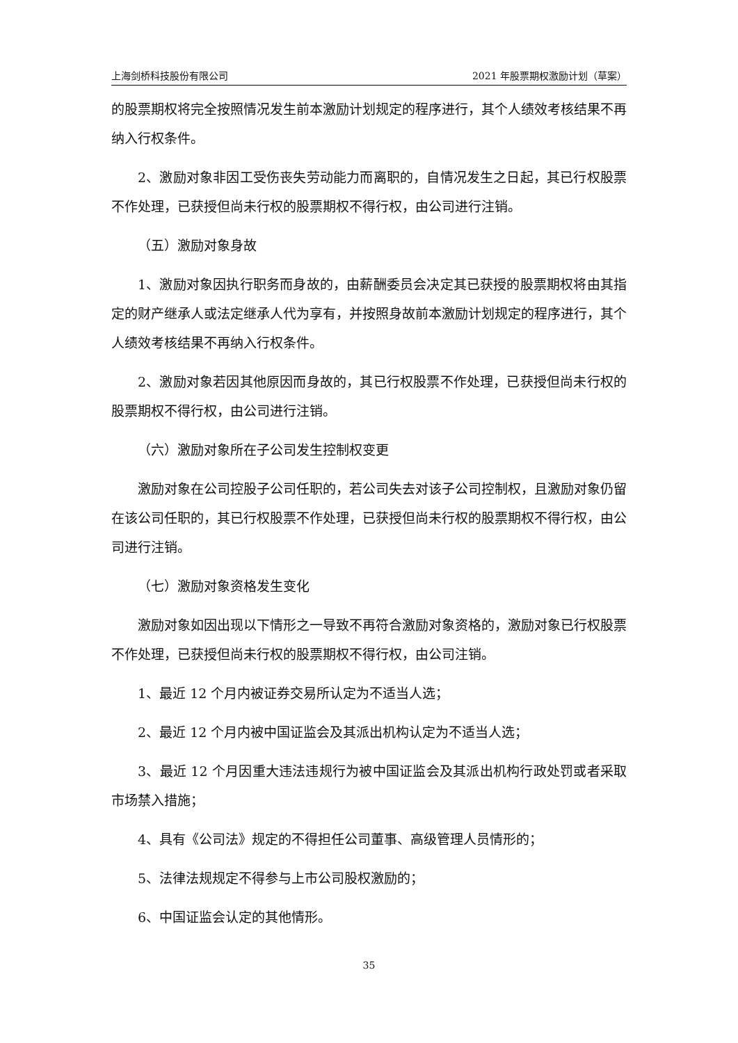上海剑桥科技股份有限公司 2021 年股票期权激励计划（草案）
的股票期权将完全按照情况发生前本激励计划规定的程序进行，其个人绩效考核结果不再纳入行权条件。
2、激励对象非因工受伤丧失劳动能力而离职的，自情况发生之日起，其已行权股票不作处理，已获授但尚未行权的股票期权不得行权，由公司进行注销。
（五）激励对象身故
1、激励对象因执行职务而身故的，由薪酬委员会决定其已获授的股票期权将由其指定的财产继承人或法定继承人代为享有，并按照身故前本激励计划规定的程序进行，其个人绩效考核结果不再纳入行权条件。
2、激励对象若因其他原因而身故的，其已行权股票不作处理，已获授但尚未行权的股票期权不得行权，由公司进行注销。
（六）激励对象所在子公司发生控制权变更
激励对象在公司控股子公司任职的，若公司失去对该子公司控制权，且激励对象仍留在该公司任职的，其已行权股票不作处理，已获授但尚未行权的股票期权不得行权，由公司进行注销。
（七）激励对象资格发生变化
激励对象如因出现以下情形之一导致不再符合激励对象资格的，激励对象已行权股票不作处理，已获授但尚未行权的股票期权不得行权，由公司注销。
1、最近 12 个月内被证券交易所认定为不适当人选；
2、最近 12 个月内被中国证监会及其派出机构认定为不适当人选；
3、最近 12 个月因重大违法违规行为被中国证监会及其派出机构行政处罚或者采取市场禁入措施；
4、具有《公司法》规定的不得担任公司董事、高级管理人员情形的；
5、法律法规规定不得参与上市公司股权激励的；
6、中国证监会认定的其他情形。
35